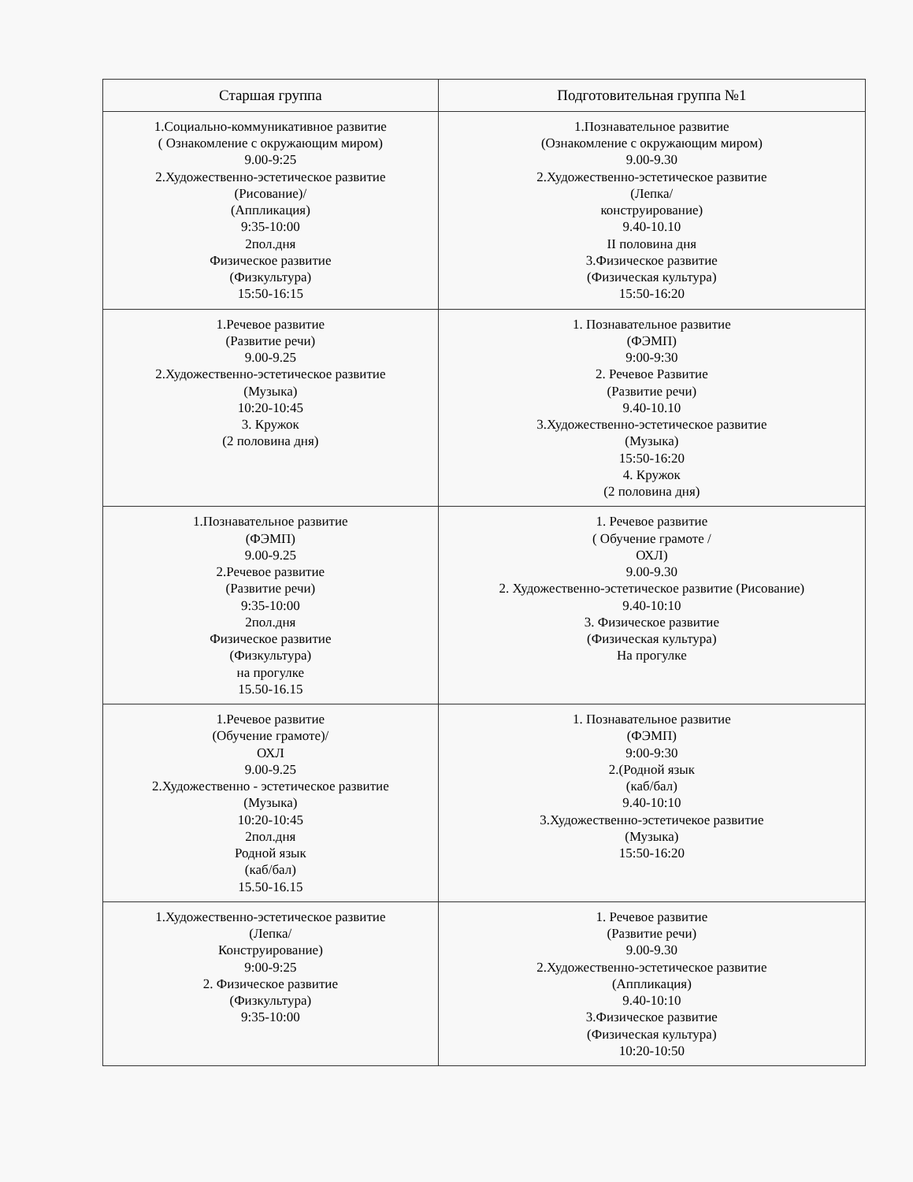| Старшая группа | Подготовительная группа №1 |
| --- | --- |
| 1.Социально-коммуникативное развитие ( Ознакомление с окружающим миром) 9.00-9:25 2.Художественно-эстетическое развитие (Рисование)/ (Аппликация) 9:35-10:00 2пол.дня Физическое развитие (Физкультура) 15:50-16:15 | 1.Познавательное развитие (Ознакомление с окружающим миром) 9.00-9.30 2.Художественно-эстетическое развитие (Лепка/ конструирование) 9.40-10.10 II половина дня 3.Физическое развитие (Физическая культура) 15:50-16:20 |
| 1.Речевое развитие (Развитие речи) 9.00-9.25 2.Художественно-эстетическое развитие (Музыка) 10:20-10:45 3. Кружок (2 половина дня) | 1. Познавательное развитие (ФЭМП) 9:00-9:30 2. Речевое Развитие (Развитие речи) 9.40-10.10 3.Художественно-эстетическое развитие (Музыка) 15:50-16:20 4. Кружок (2 половина дня) |
| 1.Познавательное развитие (ФЭМП) 9.00-9.25 2.Речевое развитие (Развитие речи) 9:35-10:00 2пол.дня Физическое развитие (Физкультура) на прогулке 15.50-16.15 | 1. Речевое развитие ( Обучение грамоте / ОХЛ) 9.00-9.30 2. Художественно-эстетическое развитие (Рисование) 9.40-10:10 3. Физическое развитие (Физическая культура) На прогулке |
| 1.Речевое развитие (Обучение грамоте)/ ОХЛ 9.00-9.25 2.Художественно - эстетическое развитие (Музыка) 10:20-10:45 2пол.дня Родной язык (каб/бал) 15.50-16.15 | 1. Познавательное развитие (ФЭМП) 9:00-9:30 2.(Родной язык (каб/бал) 9.40-10:10 3.Художественно-эстетичекое развитие (Музыка) 15:50-16:20 |
| 1.Художественно-эстетическое развитие (Лепка/ Конструирование) 9:00-9:25 2. Физическое развитие (Физкультура) 9:35-10:00 | 1. Речевое развитие (Развитие речи) 9.00-9.30 2.Художественно-эстетическое развитие (Аппликация) 9.40-10:10 3.Физическое развитие (Физическая культура) 10:20-10:50 |